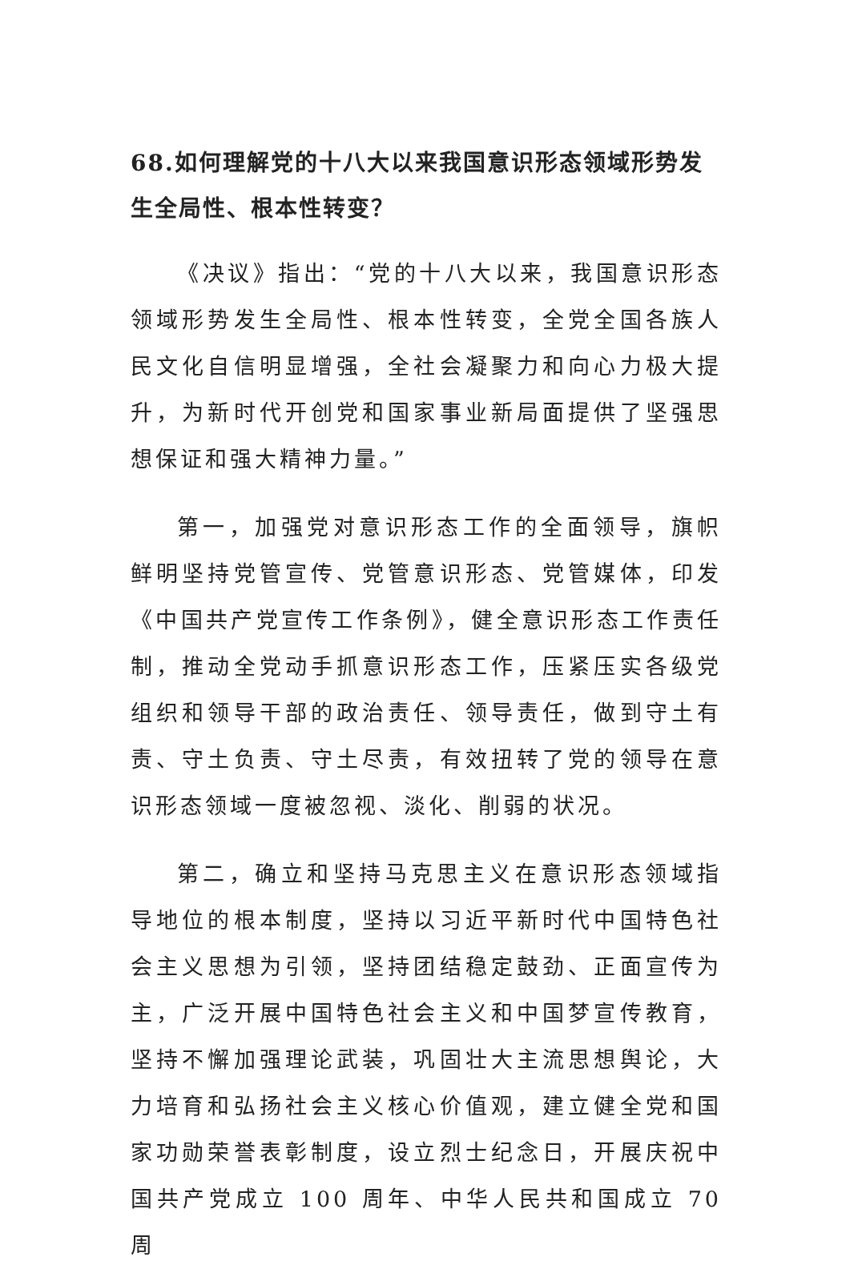68.如何理解党的十八大以来我国意识形态领域形势发生全局性、根本性转变？
《决议》指出：“党的十八大以来，我国意识形态领域形势发生全局性、根本性转变，全党全国各族人民文化自信明显增强，全社会凝聚力和向心力极大提升，为新时代开创党和国家事业新局面提供了坚强思想保证和强大精神力量。”
第一，加强党对意识形态工作的全面领导，旗帜鲜明坚持党管宣传、党管意识形态、党管媒体，印发《中国共产党宣传工作条例》，健全意识形态工作责任制，推动全党动手抓意识形态工作，压紧压实各级党组织和领导干部的政治责任、领导责任，做到守土有责、守土负责、守土尽责，有效扭转了党的领导在意识形态领域一度被忽视、淡化、削弱的状况。
第二，确立和坚持马克思主义在意识形态领域指导地位的根本制度，坚持以习近平新时代中国特色社会主义思想为引领，坚持团结稳定鼓劲、正面宣传为主，广泛开展中国特色社会主义和中国梦宣传教育，坚持不懈加强理论武装，巩固壮大主流思想舆论，大力培育和弘扬社会主义核心价值观，建立健全党和国家功勋荣誉表彰制度，设立烈士纪念日，开展庆祝中国共产党成立 100 周年、中华人民共和国成立 70 周